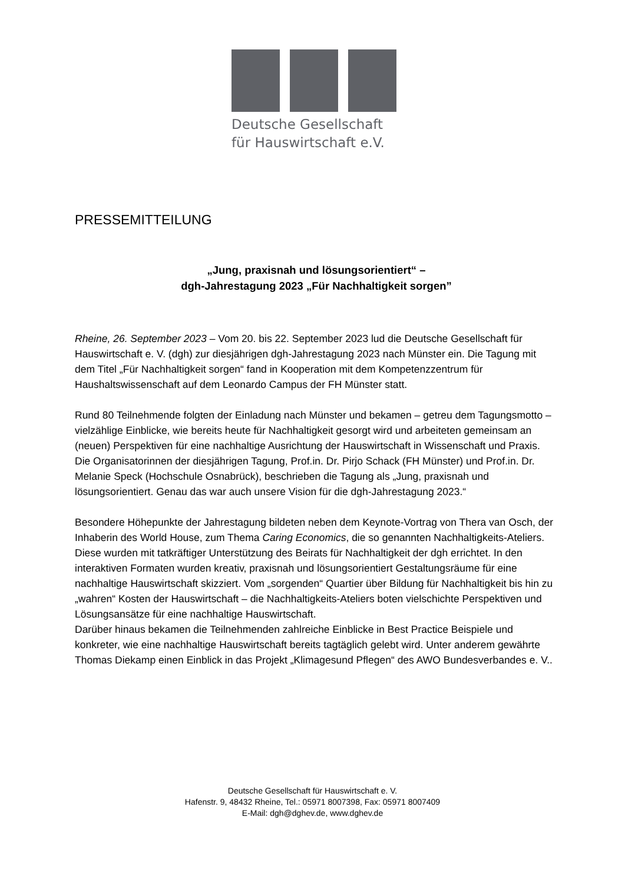Deutsche Gesellschaft
für Hauswirtschaft e.V.
PRESSEMITTEILUNG
„Jung, praxisnah und lösungsorientiert“ –
dgh-Jahrestagung 2023 „Für Nachhaltigkeit sorgen”
Rheine, 26. September 2023 – Vom 20. bis 22. September 2023 lud die Deutsche Gesellschaft für Hauswirtschaft e. V. (dgh) zur diesjährigen dgh-Jahrestagung 2023 nach Münster ein. Die Tagung mit dem Titel „Für Nachhaltigkeit sorgen“ fand in Kooperation mit dem Kompetenzzentrum für Haushaltswissenschaft auf dem Leonardo Campus der FH Münster statt.
Rund 80 Teilnehmende folgten der Einladung nach Münster und bekamen – getreu dem Tagungsmotto – vielzählige Einblicke, wie bereits heute für Nachhaltigkeit gesorgt wird und arbeiteten gemeinsam an (neuen) Perspektiven für eine nachhaltige Ausrichtung der Hauswirtschaft in Wissenschaft und Praxis.
Die Organisatorinnen der diesjährigen Tagung, Prof.in. Dr. Pirjo Schack (FH Münster) und Prof.in. Dr. Melanie Speck (Hochschule Osnabrück), beschrieben die Tagung als „Jung, praxisnah und lösungsorientiert. Genau das war auch unsere Vision für die dgh-Jahrestagung 2023.“
Besondere Höhepunkte der Jahrestagung bildeten neben dem Keynote-Vortrag von Thera van Osch, der Inhaberin des World House, zum Thema Caring Economics, die so genannten Nachhaltigkeits-Ateliers. Diese wurden mit tatkräftiger Unterstützung des Beirats für Nachhaltigkeit der dgh errichtet. In den interaktiven Formaten wurden kreativ, praxisnah und lösungsorientiert Gestaltungsräume für eine nachhaltige Hauswirtschaft skizziert. Vom „sorgenden“ Quartier über Bildung für Nachhaltigkeit bis hin zu „wahren“ Kosten der Hauswirtschaft – die Nachhaltigkeits-Ateliers boten vielschichte Perspektiven und Lösungsansätze für eine nachhaltige Hauswirtschaft.
Darüber hinaus bekamen die Teilnehmenden zahlreiche Einblicke in Best Practice Beispiele und konkreter, wie eine nachhaltige Hauswirtschaft bereits tagtäglich gelebt wird. Unter anderem gewährte Thomas Diekamp einen Einblick in das Projekt „Klimagesund Pflegen“ des AWO Bundesverbandes e. V..
Deutsche Gesellschaft für Hauswirtschaft e. V.
Hafenstr. 9, 48432 Rheine, Tel.: 05971 8007398, Fax: 05971 8007409
E-Mail: dgh@dghev.de, www.dghev.de